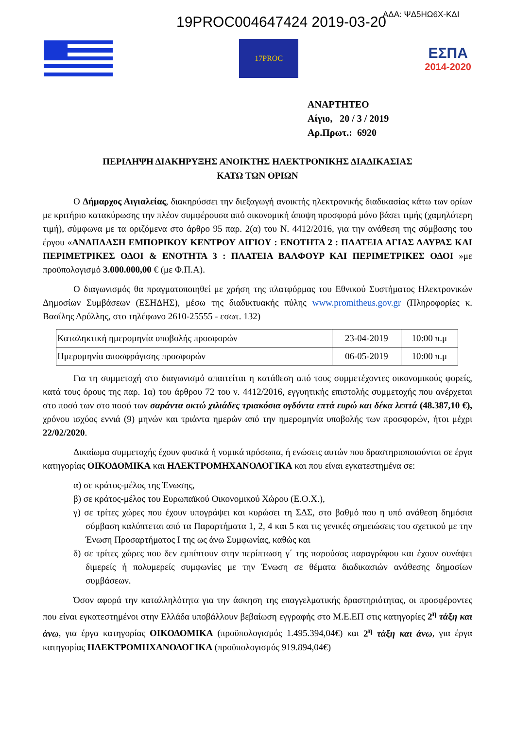19PROC004647424 2019-03-20 ΑΔΑ: ΨΔ5ΗΩ6Χ-ΚΔΙ
17PROC
ΕΣΠΑ
2014-2020
ΑΝΑΡΤΗΤΕΟ
Αίγιο, 20 / 3 / 2019
Αρ.Πρωτ.: 6920
ΠΕΡΙΛΗΨΗ ΔΙΑΚΗΡΥΞΗΣ ΑΝΟΙΚΤΗΣ ΗΛΕΚΤΡΟΝΙΚΗΣ ΔΙΑΔΙΚΑΣΙΑΣ
ΚΑΤΩ ΤΩΝ ΟΡΙΩΝ
Ο Δήμαρχος Αιγιαλείας, διακηρύσσει την διεξαγωγή ανοικτής ηλεκτρονικής διαδικασίας κάτω των ορίων με κριτήριο κατακύρωσης την πλέον συμφέρουσα από οικονομική άποψη προσφορά μόνο βάσει τιμής (χαμηλότερη τιμή), σύμφωνα με τα οριζόμενα στο άρθρο 95 παρ. 2(α) του Ν. 4412/2016, για την ανάθεση της σύμβασης του έργου «ΑΝΑΠΛΑΣΗ ΕΜΠΟΡΙΚΟΥ ΚΕΝΤΡΟΥ ΑΙΓΙΟΥ : ΕΝΟΤΗΤΑ 2 : ΠΛΑΤΕΙΑ ΑΓΙΑΣ ΛΑΥΡΑΣ ΚΑΙ ΠΕΡΙΜΕΤΡΙΚΕΣ ΟΔΟΙ & ΕΝΟΤΗΤΑ 3 : ΠΛΑΤΕΙΑ ΒΑΛΦΟΥΡ ΚΑΙ ΠΕΡΙΜΕΤΡΙΚΕΣ ΟΔΟΙ »με προϋπολογισμό 3.000.000,00 € (με Φ.Π.Α).
Ο διαγωνισμός θα πραγματοποιηθεί με χρήση της πλατφόρμας του Εθνικού Συστήματος Ηλεκτρονικών Δημοσίων Συμβάσεων (ΕΣΗΔΗΣ), μέσω της διαδικτυακής πύλης www.promitheus.gov.gr (Πληροφορίες κ. Βασίλης Δρύλλης, στο τηλέφωνο 2610-25555 - εσωτ. 132)
| Καταληκτική ημερομηνία υποβολής προσφορών | 23-04-2019 | 10:00 π.μ |
| Ημερομηνία αποσφράγισης προσφορών | 06-05-2019 | 10:00 π.μ |
Για τη συμμετοχή στο διαγωνισμό απαιτείται η κατάθεση από τους συμμετέχοντες οικονομικούς φορείς, κατά τους όρους της παρ. 1α) του άρθρου 72 του ν. 4412/2016, εγγυητικής επιστολής συμμετοχής που ανέρχεται στο ποσό των στο ποσό των σαράντα οκτώ χιλιάδες τριακόσια ογδόντα επτά ευρώ και δέκα λεπτά (48.387,10 €), χρόνου ισχύος εννιά (9) μηνών και τριάντα ημερών από την ημερομηνία υποβολής των προσφορών, ήτοι μέχρι 22/02/2020.
Δικαίωμα συμμετοχής έχουν φυσικά ή νομικά πρόσωπα, ή ενώσεις αυτών που δραστηριοποιούνται σε έργα κατηγορίας ΟΙΚΟΔΟΜΙΚΑ και ΗΛΕΚΤΡΟΜΗΧΑΝΟΛΟΓΙΚΑ και που είναι εγκατεστημένα σε:
α) σε κράτος-μέλος της Ένωσης,
β) σε κράτος-μέλος του Ευρωπαϊκού Οικονομικού Χώρου (Ε.Ο.Χ.),
γ) σε τρίτες χώρες που έχουν υπογράψει και κυρώσει τη ΣΔΣ, στο βαθμό που η υπό ανάθεση δημόσια σύμβαση καλύπτεται από τα Παραρτήματα 1, 2, 4 και 5 και τις γενικές σημειώσεις του σχετικού με την Ένωση Προσαρτήματος I της ως άνω Συμφωνίας, καθώς και
δ) σε τρίτες χώρες που δεν εμπίπτουν στην περίπτωση γ΄ της παρούσας παραγράφου και έχουν συνάψει διμερείς ή πολυμερείς συμφωνίες με την Ένωση σε θέματα διαδικασιών ανάθεσης δημοσίων συμβάσεων.
Όσον αφορά την καταλληλότητα για την άσκηση της επαγγελματικής δραστηριότητας, οι προσφέροντες που είναι εγκατεστημένοι στην Ελλάδα υποβάλλουν βεβαίωση εγγραφής στο Μ.Ε.ΕΠ στις κατηγορίες 2<sup>η</sup> τάξη και άνω, για έργα κατηγορίας ΟΙΚΟΔΟΜΙΚΑ (προϋπολογισμός 1.495.394,04€) και 2<sup>η</sup> τάξη και άνω, για έργα κατηγορίας ΗΛΕΚΤΡΟΜΗΧΑΝΟΛΟΓΙΚΑ (προϋπολογισμός 919.894,04€)